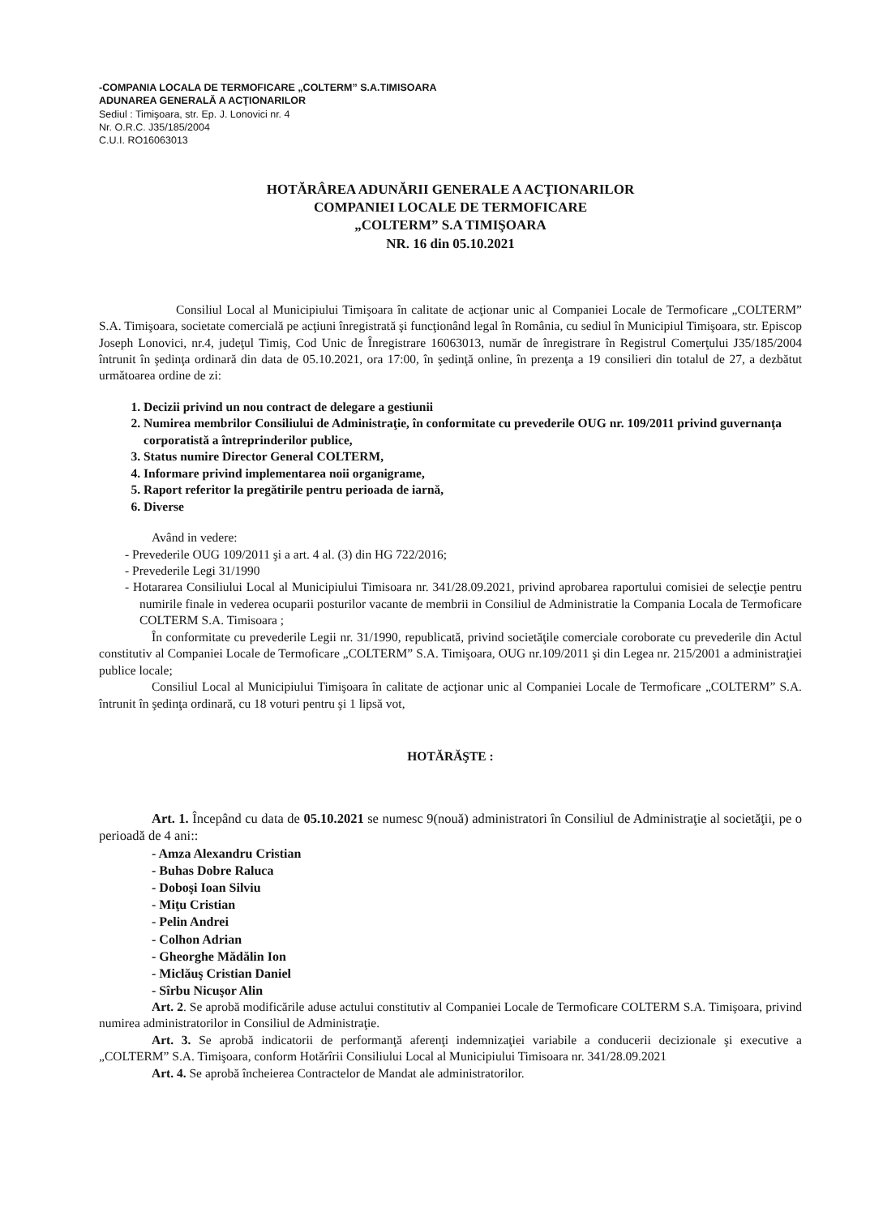-COMPANIA LOCALA DE TERMOFICARE „COLTERM” S.A.TIMISOARA
ADUNAREA GENERALĂ A ACŢIONARILOR
Sediul : Timişoara, str. Ep. J. Lonovici nr. 4
Nr. O.R.C. J35/185/2004
C.U.I. RO16063013
HOTĂRÂREA ADUNĂRII GENERALE A ACŢIONARILOR
COMPANIEI LOCALE DE TERMOFICARE
„COLTERM” S.A TIMIŞOARA
NR. 16 din 05.10.2021
Consiliul Local al Municipiului Timişoara în calitate de acţionar unic al Companiei Locale de Termoficare „COLTERM” S.A. Timişoara, societate comercială pe acţiuni înregistrată şi funcţionând legal în România, cu sediul în Municipiul Timişoara, str. Episcop Joseph Lonovici, nr.4, judeţul Timiş, Cod Unic de Înregistrare 16063013, număr de înregistrare în Registrul Comerţului J35/185/2004 întrunit în şedinţa ordinară din data de 05.10.2021, ora 17:00, în şedinţă online, în prezenţa a 19 consilieri din totalul de 27, a dezbătut următoarea ordine de zi:
1. Decizii privind un nou contract de delegare a gestiunii
2. Numirea membrilor Consiliului de Administraţie, în conformitate cu prevederile OUG nr. 109/2011 privind guvernanţa corporatistă a întreprinderilor publice,
3. Status numire Director General COLTERM,
4. Informare privind implementarea noii organigrame,
5. Raport referitor la pregătirile pentru perioada de iarnă,
6. Diverse
Având in vedere:
- Prevederile OUG 109/2011 şi a art. 4 al. (3) din HG 722/2016;
- Prevederile Legi 31/1990
- Hotararea Consiliului Local al Municipiului Timisoara nr. 341/28.09.2021, privind aprobarea raportului comisiei de selecţie pentru numirile finale in vederea ocuparii posturilor vacante de membrii in Consiliul de Administratie la Compania Locala de Termoficare COLTERM S.A. Timisoara ;
În conformitate cu prevederile Legii nr. 31/1990, republicată, privind societăţile comerciale coroborate cu prevederile din Actul constitutiv al Companiei Locale de Termoficare „COLTERM” S.A. Timişoara, OUG nr.109/2011 şi din Legea nr. 215/2001 a administraţiei publice locale;
Consiliul Local al Municipiului Timişoara în calitate de acţionar unic al Companiei Locale de Termoficare „COLTERM” S.A. întrunit în şedinţa ordinară, cu 18 voturi pentru şi 1 lipsă vot,
HOTĂRĂŞTE :
Art. 1. Începând cu data de 05.10.2021 se numesc 9(nouă) administratori în Consiliul de Administraţie al societăţii, pe o perioadă de 4 ani::
- Amza Alexandru Cristian
- Buhas Dobre Raluca
- Doboşi Ioan Silviu
- Miţu Cristian
- Pelin Andrei
- Colhon Adrian
- Gheorghe Mădălin Ion
- Miclăuş Cristian Daniel
- Sîrbu Nicuşor Alin
Art. 2. Se aprobă modificările aduse actului constitutiv al Companiei Locale de Termoficare COLTERM S.A. Timişoara, privind numirea administratorilor in Consiliul de Administraţie.
Art. 3. Se aprobă indicatorii de performanţă aferenţi indemnizaţiei variabile a conducerii decizionale şi executive a „COLTERM” S.A. Timişoara, conform Hotărîrii Consiliului Local al Municipiului Timisoara nr. 341/28.09.2021
Art. 4. Se aprobă încheierea Contractelor de Mandat ale administratorilor.